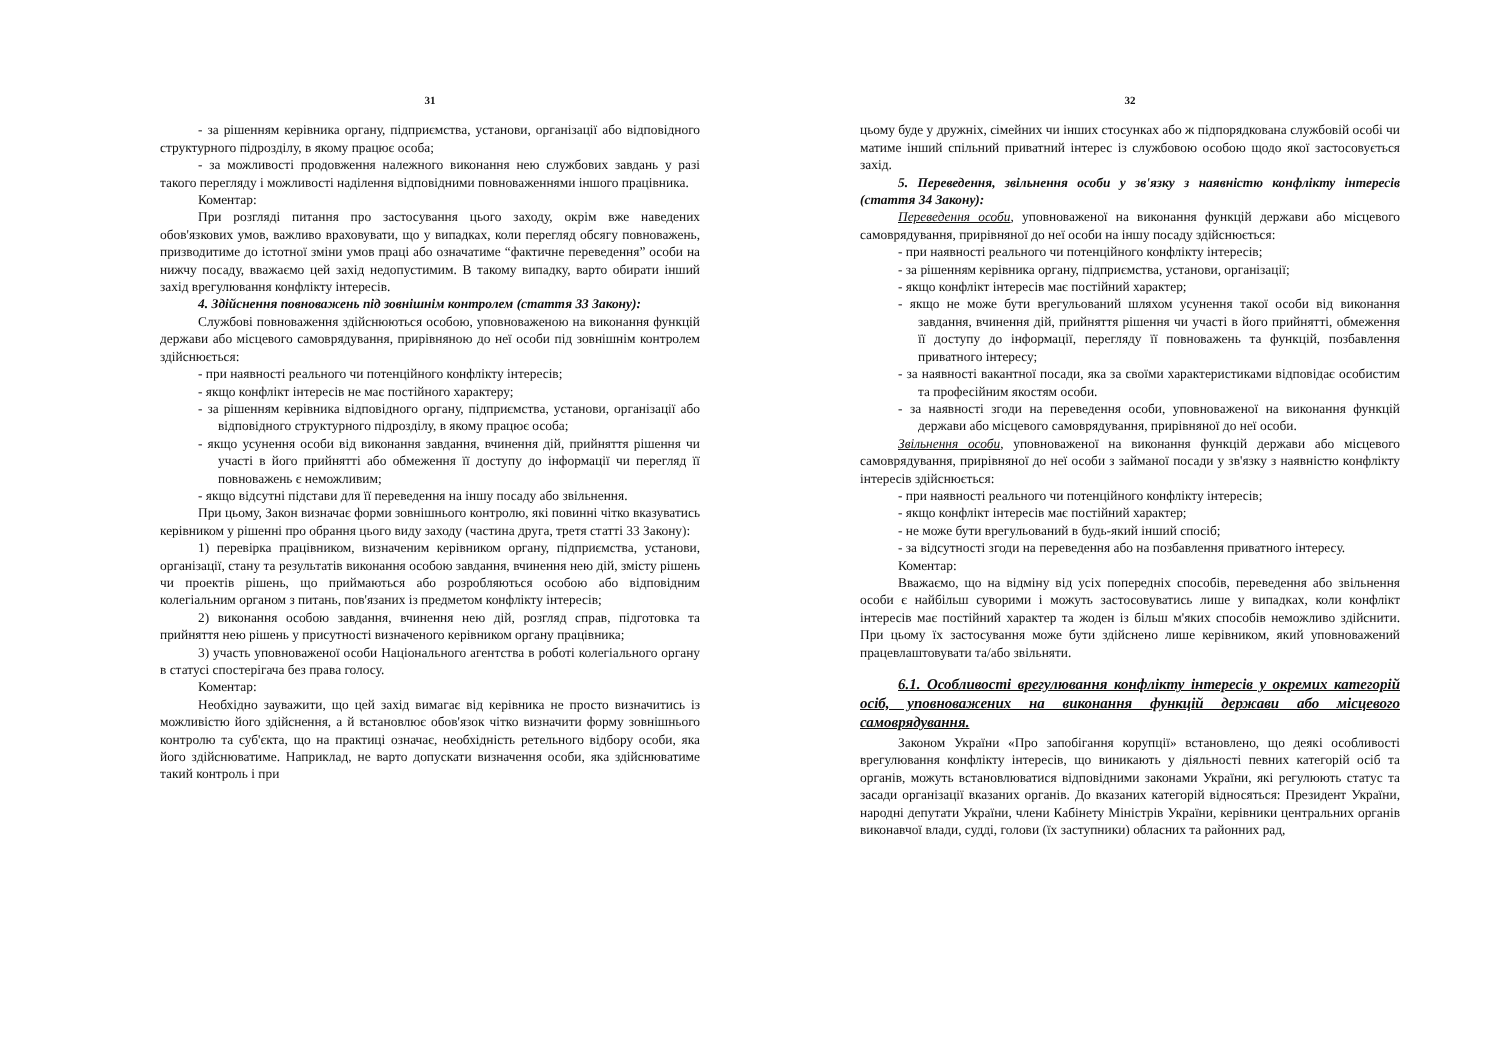31
- за рішенням керівника органу, підприємства, установи, організації або відповідного структурного підрозділу, в якому працює особа;
- за можливості продовження належного виконання нею службових завдань у разі такого перегляду і можливості наділення відповідними повноваженнями іншого працівника.
Коментар:
При розгляді питання про застосування цього заходу, окрім вже наведених обов'язкових умов, важливо враховувати, що у випадках, коли перегляд обсягу повноважень, призводитиме до істотної зміни умов праці або означатиме “фактичне переведення” особи на нижчу посаду, вважаємо цей захід недопустимим. В такому випадку, варто обирати інший захід врегулювання конфлікту інтересів.
4. Здійснення повноважень під зовнішнім контролем (стаття 33 Закону):
Службові повноваження здійснюються особою, уповноваженою на виконання функцій держави або місцевого самоврядування, прирівняною до неї особи під зовнішнім контролем здійснюється:
- при наявності реального чи потенційного конфлікту інтересів;
- якщо конфлікт інтересів не має постійного характеру;
- за рішенням керівника відповідного органу, підприємства, установи, організації або відповідного структурного підрозділу, в якому працює особа;
- якщо усунення особи від виконання завдання, вчинення дій, прийняття рішення чи участі в його прийнятті або обмеження її доступу до інформації чи перегляд її повноважень є неможливим;
- якщо відсутні підстави для її переведення на іншу посаду або звільнення.
При цьому, Закон визначає форми зовнішнього контролю, які повинні чітко вказуватись керівником у рішенні про обрання цього виду заходу (частина друга, третя статті 33 Закону):
1) перевірка працівником, визначеним керівником органу, підприємства, установи, організації, стану та результатів виконання особою завдання, вчинення нею дій, змісту рішень чи проектів рішень, що приймаються або розробляються особою або відповідним колегіальним органом з питань, пов'язаних із предметом конфлікту інтересів;
2) виконання особою завдання, вчинення нею дій, розгляд справ, підготовка та прийняття нею рішень у присутності визначеного керівником органу працівника;
3) участь уповноваженої особи Національного агентства в роботі колегіального органу в статусі спостерігача без права голосу.
Коментар:
Необхідно зауважити, що цей захід вимагає від керівника не просто визначитись із можливістю його здійснення, а й встановлює обов'язок чітко визначити форму зовнішнього контролю та суб'єкта, що на практиці означає, необхідність ретельного відбору особи, яка його здійснюватиме. Наприклад, не варто допускати визначення особи, яка здійснюватиме такий контроль і при
32
цьому буде у дружніх, сімейних чи інших стосунках або ж підпорядкована службовій особі чи матиме інший спільний приватний інтерес із службовою особою щодо якої застосовується захід.
5. Переведення, звільнення особи у зв'язку з наявністю конфлікту інтересів (стаття 34 Закону):
Переведення особи, уповноваженої на виконання функцій держави або місцевого самоврядування, прирівняної до неї особи на іншу посаду здійснюється:
- при наявності реального чи потенційного конфлікту інтересів;
- за рішенням керівника органу, підприємства, установи, організації;
- якщо конфлікт інтересів має постійний характер;
- якщо не може бути врегульований шляхом усунення такої особи від виконання завдання, вчинення дій, прийняття рішення чи участі в його прийнятті, обмеження її доступу до інформації, перегляду її повноважень та функцій, позбавлення приватного інтересу;
- за наявності вакантної посади, яка за своїми характеристиками відповідає особистим та професійним якостям особи.
- за наявності згоди на переведення особи, уповноваженої на виконання функцій держави або місцевого самоврядування, прирівняної до неї особи.
Звільнення особи, уповноваженої на виконання функцій держави або місцевого самоврядування, прирівняної до неї особи з займаної посади у зв'язку з наявністю конфлікту інтересів здійснюється:
- при наявності реального чи потенційного конфлікту інтересів;
- якщо конфлікт інтересів має постійний характер;
- не може бути врегульований в будь-який інший спосіб;
- за відсутності згоди на переведення або на позбавлення приватного інтересу.
Коментар:
Вважаємо, що на відміну від усіх попередніх способів, переведення або звільнення особи є найбільш суворими і можуть застосовуватись лише у випадках, коли конфлікт інтересів має постійний характер та жоден із більш м'яких способів неможливо здійснити. При цьому їх застосування може бути здійснено лише керівником, який уповноважений працевлаштовувати та/або звільняти.
6.1. Особливості врегулювання конфлікту інтересів у окремих категорій осіб, уповноважених на виконання функцій держави або місцевого самоврядування.
Законом України «Про запобігання корупції» встановлено, що деякі особливості врегулювання конфлікту інтересів, що виникають у діяльності певних категорій осіб та органів, можуть встановлюватися відповідними законами України, які регулюють статус та засади організації вказаних органів. До вказаних категорій відносяться: Президент України, народні депутати України, члени Кабінету Міністрів України, керівники центральних органів виконавчої влади, судді, голови (їх заступники) обласних та районних рад,